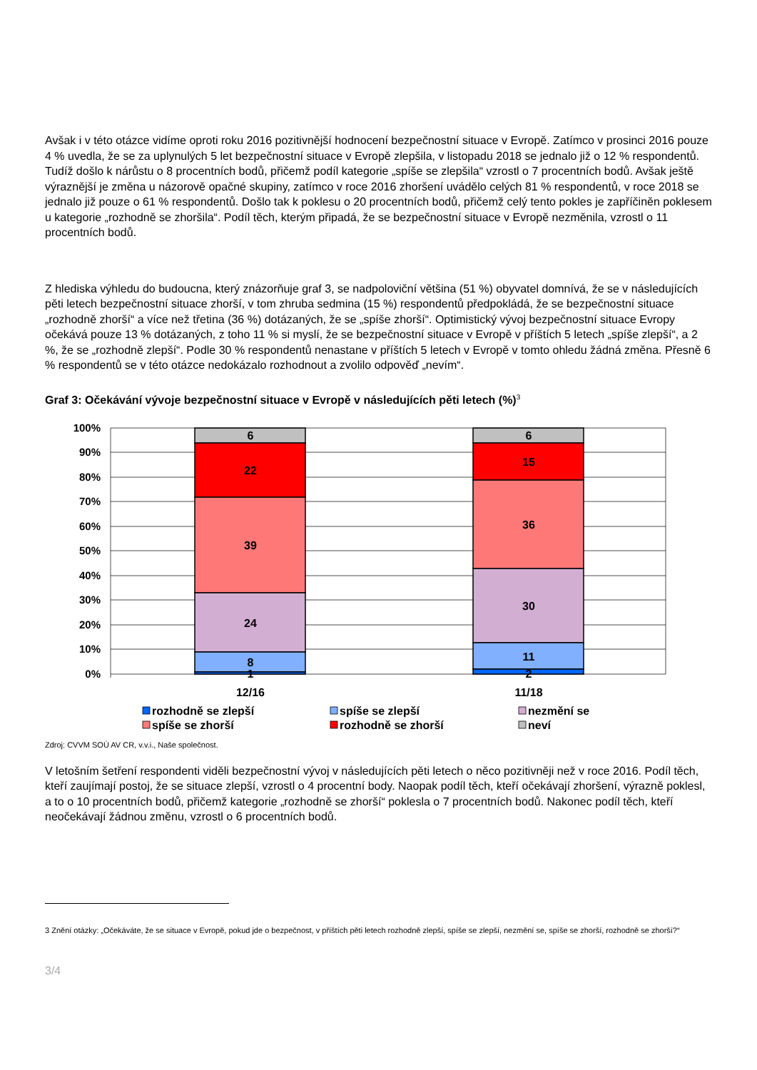Avšak i v této otázce vidíme oproti roku 2016 pozitivnější hodnocení bezpečnostní situace v Evropě. Zatímco v prosinci 2016 pouze 4 % uvedla, že se za uplynulých 5 let bezpečnostní situace v Evropě zlepšila, v listopadu 2018 se jednalo již o 12 % respondentů. Tudíž došlo k nárůstu o 8 procentních bodů, přičemž podíl kategorie „spíše se zlepšila“ vzrostl o 7 procentních bodů. Avšak ještě výraznější je změna u názorově opačné skupiny, zatímco v roce 2016 zhoršení uvádělo celých 81 % respondentů, v roce 2018 se jednalo již pouze o 61 % respondentů. Došlo tak k poklesu o 20 procentních bodů, přičemž celý tento pokles je zapříčiněn poklesem u kategorie „rozhodně se zhoršila“. Podíl těch, kterým připadá, že se bezpečnostní situace v Evropě nezměnila, vzrostl o 11 procentních bodů.
Z hlediska výhledu do budoucna, který znázorňuje graf 3, se nadpoloviční většina (51 %) obyvatel domnívá, že se v následujících pěti letech bezpečnostní situace zhorší, v tom zhruba sedmina (15 %) respondentů předpokládá, že se bezpečnostní situace „rozhodně zhorší“ a více než třetina (36 %) dotázaných, že se „spíše zhorší“. Optimistický vývoj bezpečnostní situace Evropy očekává pouze 13 % dotázaných, z toho 11 % si myslí, že se bezpečnostní situace v Evropě v příštích 5 letech „spíše zlepší“, a 2 %, že se „rozhodně zlepší“. Podle 30 % respondentů nenastane v příštích 5 letech v Evropě v tomto ohledu žádná změna. Přesně 6 % respondentů se v této otázce nedokázalo rozhodnout a zvolilo odpověď „nevím“.
Graf 3: Očekávání vývoje bezpečnostní situace v Evropě v následujících pěti letech (%)<sup>3</sup>
100%
90%
80%
70%
60%
50%
40%
30%
20%
10%
0%
6
22
39
24
8
1
6
15
36
30
11
2
12/16
11/18
rozhodně se zlepší
spíše se zlepší
nezmění se
spíše se zhorší
rozhodně se zhorší
neví
Zdroj: CVVM SOÚ AV CR, v.v.i., Naše společnost.
V letošním šetření respondenti viděli bezpečnostní vývoj v následujících pěti letech o něco pozitivněji než v roce 2016. Podíl těch, kteří zaujímají postoj, že se situace zlepší, vzrostl o 4 procentní body. Naopak podíl těch, kteří očekávají zhoršení, výrazně poklesl, a to o 10 procentních bodů, přičemž kategorie „rozhodně se zhorší“ poklesla o 7 procentních bodů. Nakonec podíl těch, kteří neočekávají žádnou změnu, vzrostl o 6 procentních bodů.
3 Znění otázky: „Očekáváte, že se situace v Evropě, pokud jde o bezpečnost, v příštích pěti letech rozhodně zlepší, spíše se zlepší, nezmění se, spíše se zhorší, rozhodně se zhorší?“
3/4